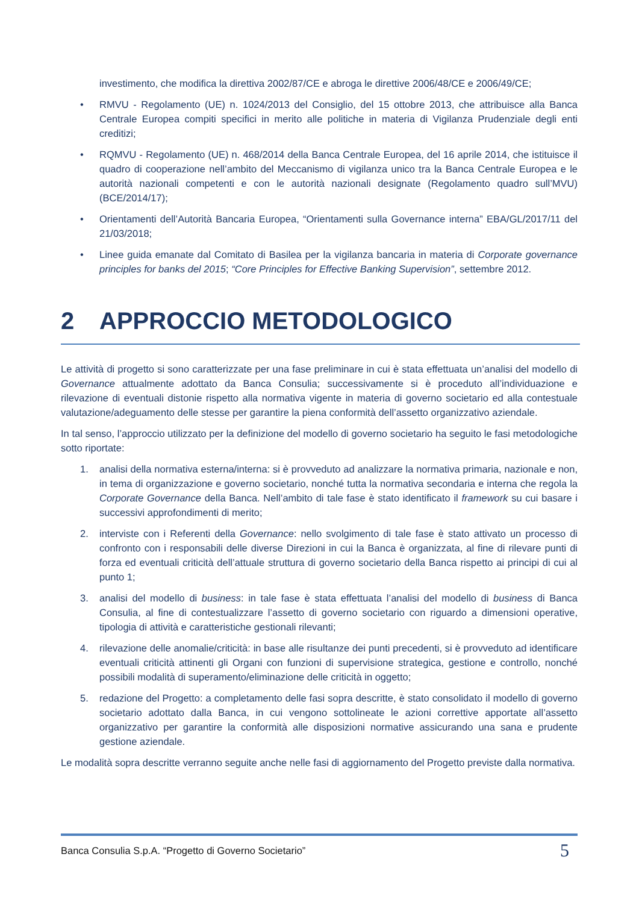investimento, che modifica la direttiva 2002/87/CE e abroga le direttive 2006/48/CE e 2006/49/CE;
• RMVU - Regolamento (UE) n. 1024/2013 del Consiglio, del 15 ottobre 2013, che attribuisce alla Banca Centrale Europea compiti specifici in merito alle politiche in materia di Vigilanza Prudenziale degli enti creditizi;
• RQMVU - Regolamento (UE) n. 468/2014 della Banca Centrale Europea, del 16 aprile 2014, che istituisce il quadro di cooperazione nell’ambito del Meccanismo di vigilanza unico tra la Banca Centrale Europea e le autorità nazionali competenti e con le autorità nazionali designate (Regolamento quadro sull’MVU) (BCE/2014/17);
• Orientamenti dell’Autorità Bancaria Europea, “Orientamenti sulla Governance interna” EBA/GL/2017/11 del 21/03/2018;
• Linee guida emanate dal Comitato di Basilea per la vigilanza bancaria in materia di Corporate governance principles for banks del 2015; “Core Principles for Effective Banking Supervision”, settembre 2012.
2 APPROCCIO METODOLOGICO
Le attività di progetto si sono caratterizzate per una fase preliminare in cui è stata effettuata un’analisi del modello di Governance attualmente adottato da Banca Consulia; successivamente si è proceduto all’individuazione e rilevazione di eventuali distonie rispetto alla normativa vigente in materia di governo societario ed alla contestuale valutazione/adeguamento delle stesse per garantire la piena conformità dell’assetto organizzativo aziendale.
In tal senso, l’approccio utilizzato per la definizione del modello di governo societario ha seguito le fasi metodologiche sotto riportate:
1. analisi della normativa esterna/interna: si è provveduto ad analizzare la normativa primaria, nazionale e non, in tema di organizzazione e governo societario, nonché tutta la normativa secondaria e interna che regola la Corporate Governance della Banca. Nell’ambito di tale fase è stato identificato il framework su cui basare i successivi approfondimenti di merito;
2. interviste con i Referenti della Governance: nello svolgimento di tale fase è stato attivato un processo di confronto con i responsabili delle diverse Direzioni in cui la Banca è organizzata, al fine di rilevare punti di forza ed eventuali criticità dell’attuale struttura di governo societario della Banca rispetto ai principi di cui al punto 1;
3. analisi del modello di business: in tale fase è stata effettuata l’analisi del modello di business di Banca Consulia, al fine di contestualizzare l’assetto di governo societario con riguardo a dimensioni operative, tipologia di attività e caratteristiche gestionali rilevanti;
4. rilevazione delle anomalie/criticità: in base alle risultanze dei punti precedenti, si è provveduto ad identificare eventuali criticità attinenti gli Organi con funzioni di supervisione strategica, gestione e controllo, nonché possibili modalità di superamento/eliminazione delle criticità in oggetto;
5. redazione del Progetto: a completamento delle fasi sopra descritte, è stato consolidato il modello di governo societario adottato dalla Banca, in cui vengono sottolineate le azioni correttive apportate all’assetto organizzativo per garantire la conformità alle disposizioni normative assicurando una sana e prudente gestione aziendale.
Le modalità sopra descritte verranno seguite anche nelle fasi di aggiornamento del Progetto previste dalla normativa.
Banca Consulia S.p.A. “Progetto di Governo Societario” 5